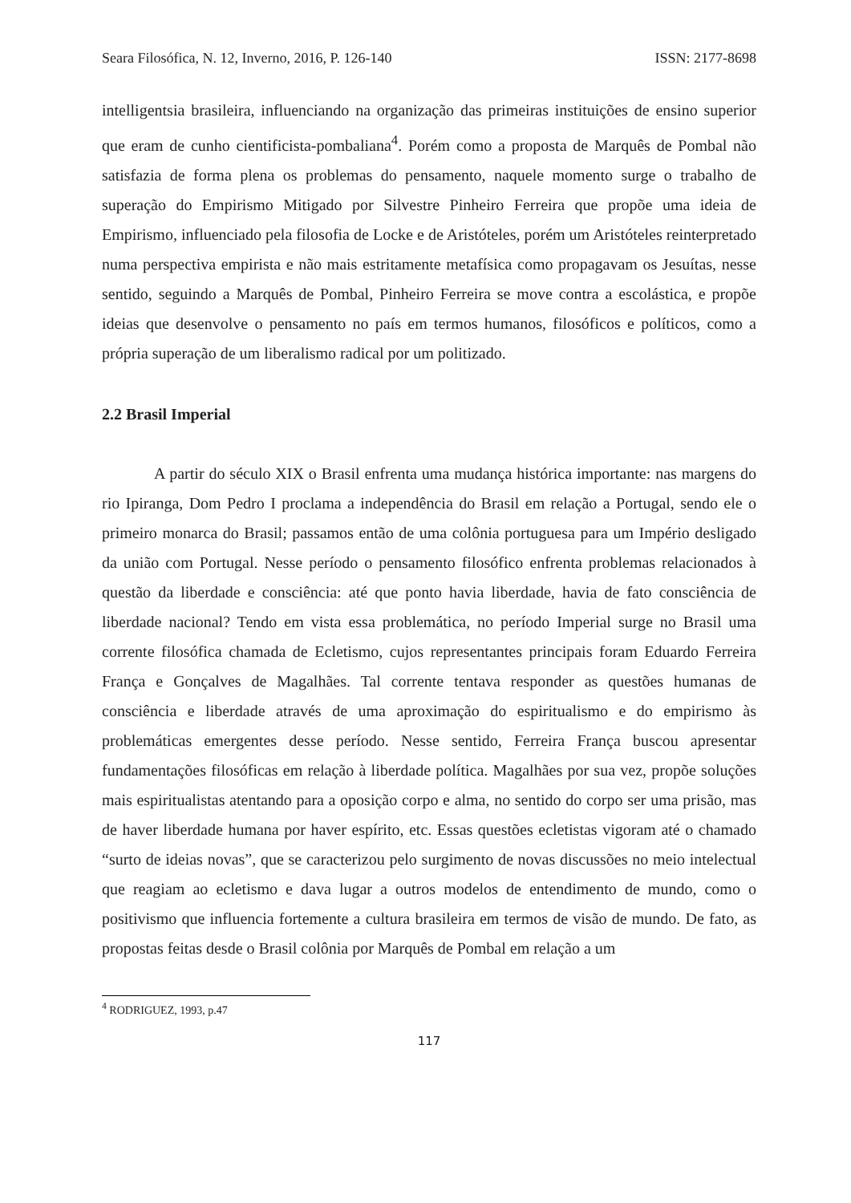Seara Filosófica, N. 12, Inverno, 2016, P. 126-140 ISSN: 2177-8698
intelligentsia brasileira, influenciando na organização das primeiras instituições de ensino superior que eram de cunho cientificista-pombaliana<sup>4</sup>. Porém como a proposta de Marquês de Pombal não satisfazia de forma plena os problemas do pensamento, naquele momento surge o trabalho de superação do Empirismo Mitigado por Silvestre Pinheiro Ferreira que propõe uma ideia de Empirismo, influenciado pela filosofia de Locke e de Aristóteles, porém um Aristóteles reinterpretado numa perspectiva empirista e não mais estritamente metafísica como propagavam os Jesuítas, nesse sentido, seguindo a Marquês de Pombal, Pinheiro Ferreira se move contra a escolástica, e propõe ideias que desenvolve o pensamento no país em termos humanos, filosóficos e políticos, como a própria superação de um liberalismo radical por um politizado.
2.2 Brasil Imperial
A partir do século XIX o Brasil enfrenta uma mudança histórica importante: nas margens do rio Ipiranga, Dom Pedro I proclama a independência do Brasil em relação a Portugal, sendo ele o primeiro monarca do Brasil; passamos então de uma colônia portuguesa para um Império desligado da união com Portugal. Nesse período o pensamento filosófico enfrenta problemas relacionados à questão da liberdade e consciência: até que ponto havia liberdade, havia de fato consciência de liberdade nacional? Tendo em vista essa problemática, no período Imperial surge no Brasil uma corrente filosófica chamada de Ecletismo, cujos representantes principais foram Eduardo Ferreira França e Gonçalves de Magalhães. Tal corrente tentava responder as questões humanas de consciência e liberdade através de uma aproximação do espiritualismo e do empirismo às problemáticas emergentes desse período. Nesse sentido, Ferreira França buscou apresentar fundamentações filosóficas em relação à liberdade política. Magalhães por sua vez, propõe soluções mais espiritualistas atentando para a oposição corpo e alma, no sentido do corpo ser uma prisão, mas de haver liberdade humana por haver espírito, etc. Essas questões ecletistas vigoram até o chamado “surto de ideias novas”, que se caracterizou pelo surgimento de novas discussões no meio intelectual que reagiam ao ecletismo e dava lugar a outros modelos de entendimento de mundo, como o positivismo que influencia fortemente a cultura brasileira em termos de visão de mundo. De fato, as propostas feitas desde o Brasil colônia por Marquês de Pombal em relação a um
<sup>4</sup> RODRIGUEZ, 1993, p.47
117